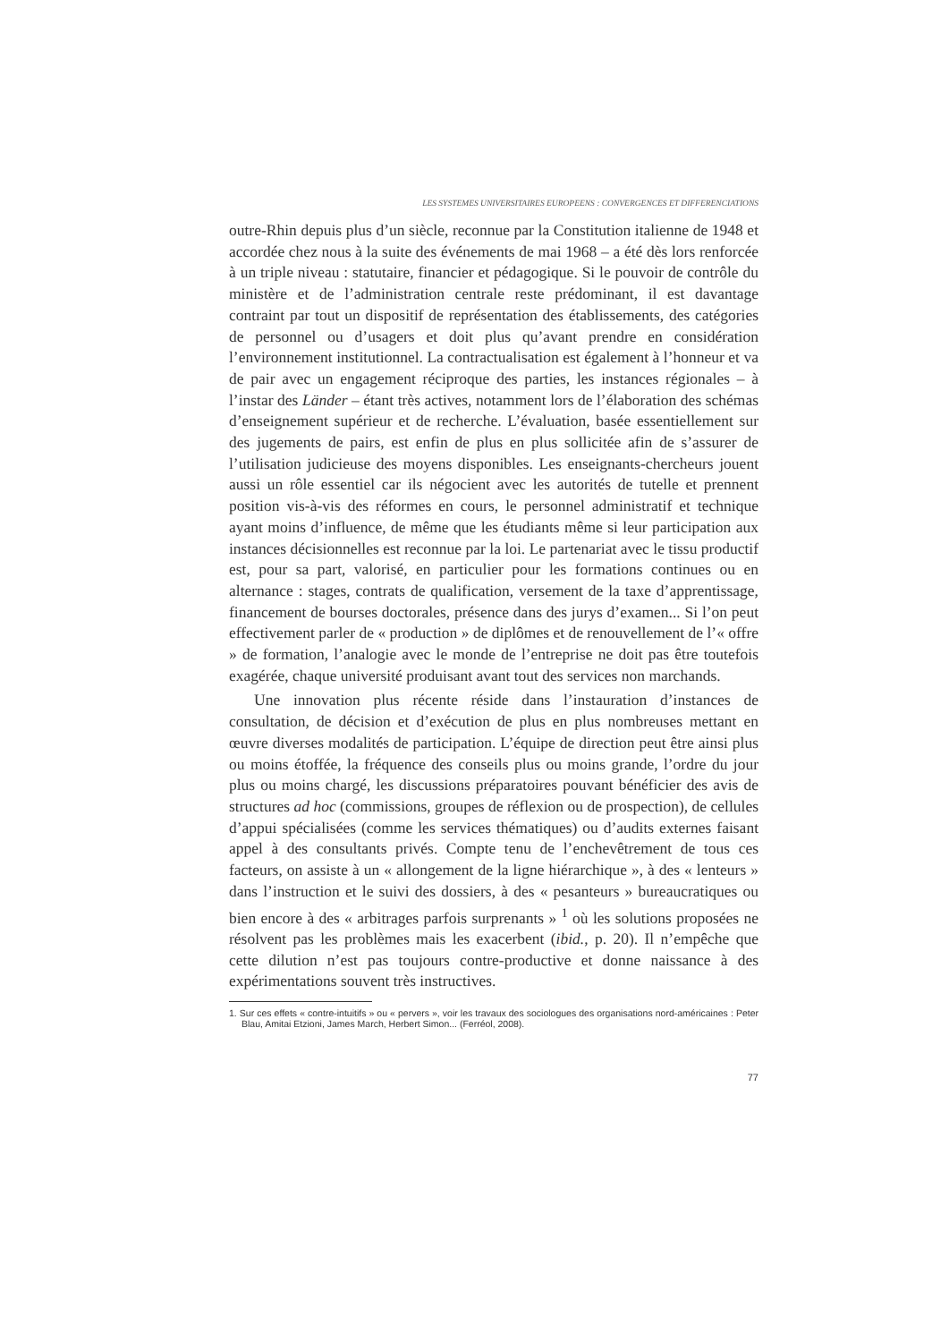LES SYSTEMES UNIVERSITAIRES EUROPEENS : CONVERGENCES ET DIFFERENCIATIONS
outre-Rhin depuis plus d’un siècle, reconnue par la Constitution italienne de 1948 et accordée chez nous à la suite des événements de mai 1968 – a été dès lors renforcée à un triple niveau : statutaire, financier et pédagogique. Si le pouvoir de contrôle du ministère et de l’administration centrale reste prédominant, il est davantage contraint par tout un dispositif de représentation des établissements, des catégories de personnel ou d’usagers et doit plus qu’avant prendre en considération l’environnement institutionnel. La contractualisation est également à l’honneur et va de pair avec un engagement réciproque des parties, les instances régionales – à l’instar des Länder – étant très actives, notamment lors de l’élaboration des schémas d’enseignement supérieur et de recherche. L’évaluation, basée essentiellement sur des jugements de pairs, est enfin de plus en plus sollicitée afin de s’assurer de l’utilisation judicieuse des moyens disponibles. Les enseignants-chercheurs jouent aussi un rôle essentiel car ils négocient avec les autorités de tutelle et prennent position vis-à-vis des réformes en cours, le personnel administratif et technique ayant moins d’influence, de même que les étudiants même si leur participation aux instances décisionnelles est reconnue par la loi. Le partenariat avec le tissu productif est, pour sa part, valorisé, en particulier pour les formations continues ou en alternance : stages, contrats de qualification, versement de la taxe d’apprentissage, financement de bourses doctorales, présence dans des jurys d’examen... Si l’on peut effectivement parler de « production » de diplômes et de renouvellement de l’« offre » de formation, l’analogie avec le monde de l’entreprise ne doit pas être toutefois exagérée, chaque université produisant avant tout des services non marchands.
Une innovation plus récente réside dans l’instauration d’instances de consultation, de décision et d’exécution de plus en plus nombreuses mettant en œuvre diverses modalités de participation. L’équipe de direction peut être ainsi plus ou moins étoffée, la fréquence des conseils plus ou moins grande, l’ordre du jour plus ou moins chargé, les discussions préparatoires pouvant bénéficier des avis de structures ad hoc (commissions, groupes de réflexion ou de prospection), de cellules d’appui spécialisées (comme les services thématiques) ou d’audits externes faisant appel à des consultants privés. Compte tenu de l’enchevêtrement de tous ces facteurs, on assiste à un « allongement de la ligne hiérarchique », à des « lenteurs » dans l’instruction et le suivi des dossiers, à des « pesanteurs » bureaucratiques ou bien encore à des « arbitrages parfois surprenants » <sup>1</sup> où les solutions proposées ne résolvent pas les problèmes mais les exacerbent (ibid., p. 20). Il n’empêche que cette dilution n’est pas toujours contre-productive et donne naissance à des expérimentations souvent très instructives.
1. Sur ces effets « contre-intuitifs » ou « pervers », voir les travaux des sociologues des organisations nord-américaines : Peter Blau, Amitai Etzioni, James March, Herbert Simon... (Ferréol, 2008).
77